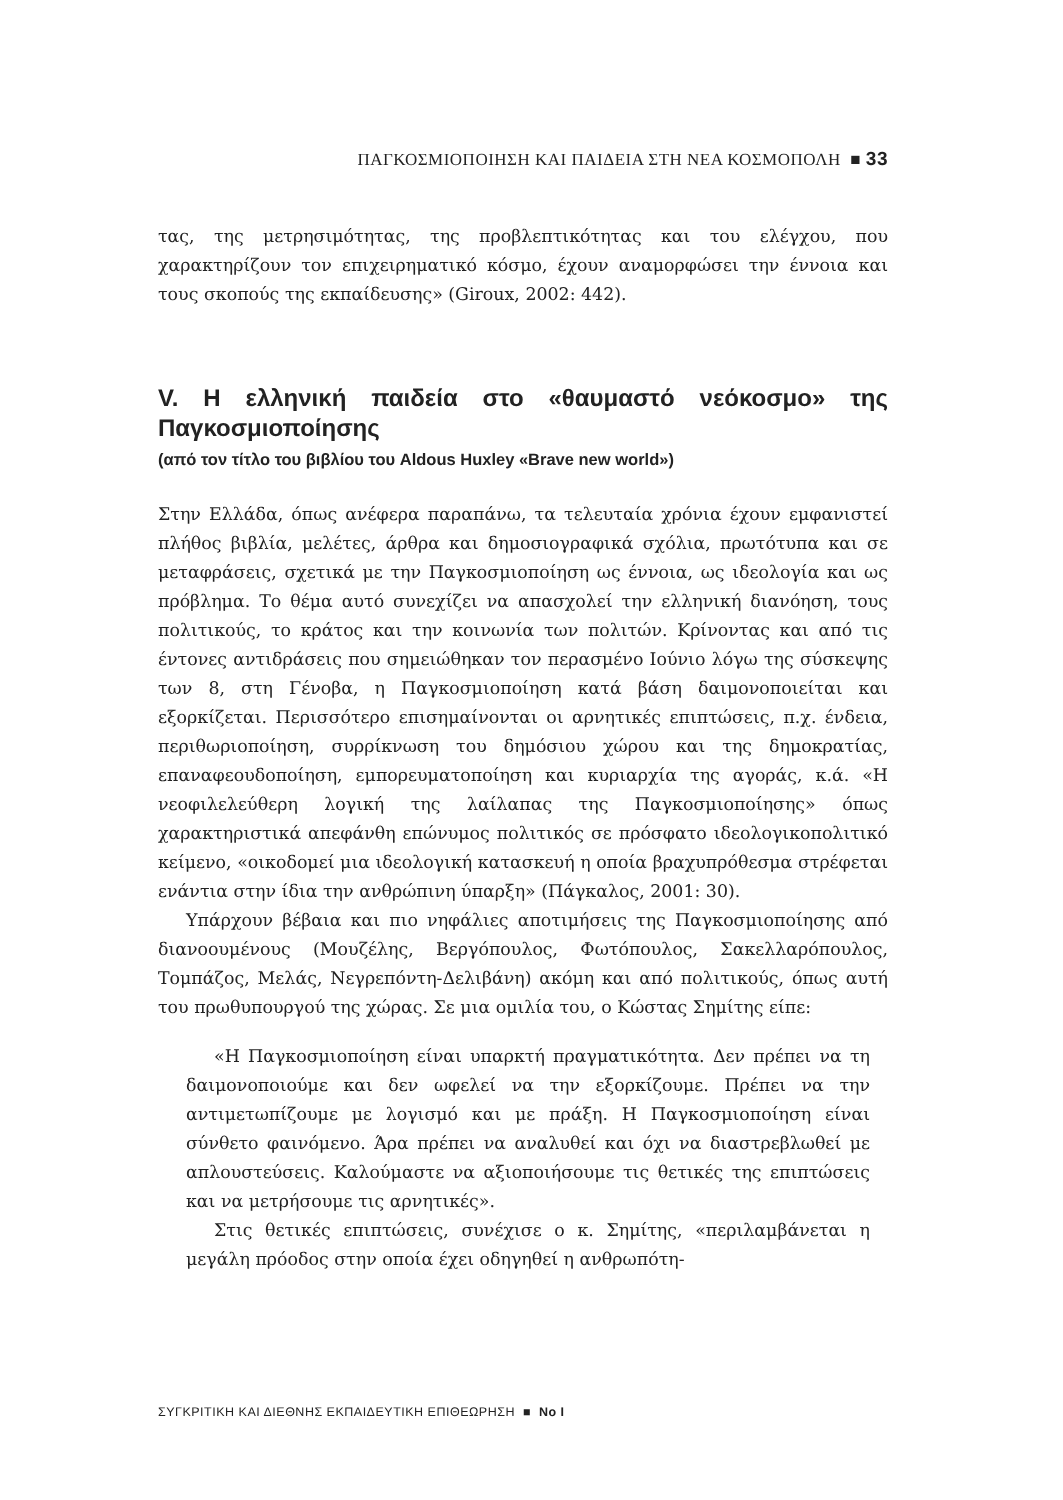ΠΑΓΚΟΣΜΙΟΠΟΙΗΣΗ ΚΑΙ ΠΑΙΔΕΙΑ ΣΤΗ ΝΕΑ ΚΟΣΜΟΠΟΛΗ ■ 33
τας, της μετρησιμότητας, της προβλεπτικότητας και του ελέγχου, που χαρακτηρίζουν τον επιχειρηματικό κόσμο, έχουν αναμορφώσει την έννοια και τους σκοπούς της εκπαίδευσης» (Giroux, 2002: 442).
V. Η ελληνική παιδεία στο «θαυμαστό νεόκοσμο» της Παγκοσμιοποίησης
(από τον τίτλο του βιβλίου του Aldous Huxley «Brave new world»)
Στην Ελλάδα, όπως ανέφερα παραπάνω, τα τελευταία χρόνια έχουν εμφανιστεί πλήθος βιβλία, μελέτες, άρθρα και δημοσιογραφικά σχόλια, πρωτότυπα και σε μεταφράσεις, σχετικά με την Παγκοσμιοποίηση ως έννοια, ως ιδεολογία και ως πρόβλημα. Το θέμα αυτό συνεχίζει να απασχολεί την ελληνική διανόηση, τους πολιτικούς, το κράτος και την κοινωνία των πολιτών. Κρίνοντας και από τις έντονες αντιδράσεις που σημειώθηκαν τον περασμένο Ιούνιο λόγω της σύσκεψης των 8, στη Γένοβα, η Παγκοσμιοποίηση κατά βάση δαιμονοποιείται και εξορκίζεται. Περισσότερο επισημαίνονται οι αρνητικές επιπτώσεις, π.χ. ένδεια, περιθωριοποίηση, συρρίκνωση του δημόσιου χώρου και της δημοκρατίας, επαναφεουδοποίηση, εμπορευματοποίηση και κυριαρχία της αγοράς, κ.ά. «Η νεοφιλελεύθερη λογική της λαίλαπας της Παγκοσμιοποίησης» όπως χαρακτηριστικά απεφάνθη επώνυμος πολιτικός σε πρόσφατο ιδεολογικοπολιτικό κείμενο, «οικοδομεί μια ιδεολογική κατασκευή η οποία βραχυπρόθεσμα στρέφεται ενάντια στην ίδια την ανθρώπινη ύπαρξη» (Πάγκαλος, 2001: 30).
Υπάρχουν βέβαια και πιο νηφάλιες αποτιμήσεις της Παγκοσμιοποίησης από διανοουμένους (Μουζέλης, Βεργόπουλος, Φωτόπουλος, Σακελλαρόπουλος, Τομπάζος, Μελάς, Νεγρεπόντη-Δελιβάνη) ακόμη και από πολιτικούς, όπως αυτή του πρωθυπουργού της χώρας. Σε μια ομιλία του, ο Κώστας Σημίτης είπε:
«Η Παγκοσμιοποίηση είναι υπαρκτή πραγματικότητα. Δεν πρέπει να τη δαιμονοποιούμε και δεν ωφελεί να την εξορκίζουμε. Πρέπει να την αντιμετωπίζουμε με λογισμό και με πράξη. Η Παγκοσμιοποίηση είναι σύνθετο φαινόμενο. Άρα πρέπει να αναλυθεί και όχι να διαστρεβλωθεί με απλουστεύσεις. Καλούμαστε να αξιοποιήσουμε τις θετικές της επιπτώσεις και να μετρήσουμε τις αρνητικές».
Στις θετικές επιπτώσεις, συνέχισε ο κ. Σημίτης, «περιλαμβάνεται η μεγάλη πρόοδος στην οποία έχει οδηγηθεί η ανθρωπότη-
ΣΥΓΚΡΙΤΙΚΗ ΚΑΙ ΔΙΕΘΝΗΣ ΕΚΠΑΙΔΕΥΤΙΚΗ ΕΠΙΘΕΩΡΗΣΗ ■ No I